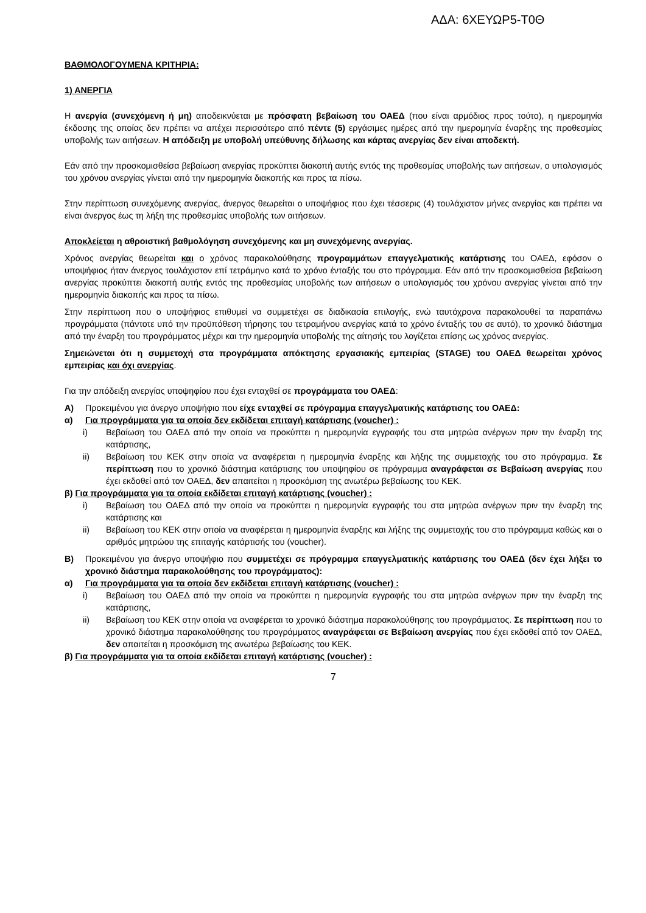ΑΔΑ: 6ΧΕΥΩΡ5-Τ0Θ
ΒΑΘΜΟΛΟΓΟΥΜΕΝΑ ΚΡΙΤΗΡΙΑ:
1) ΑΝΕΡΓΙΑ
Η ανεργία (συνεχόμενη ή μη) αποδεικνύεται με πρόσφατη βεβαίωση του ΟΑΕΔ (που είναι αρμόδιος προς τούτο), η ημερομηνία έκδοσης της οποίας δεν πρέπει να απέχει περισσότερο από πέντε (5) εργάσιμες ημέρες από την ημερομηνία έναρξης της προθεσμίας υποβολής των αιτήσεων. Η απόδειξη με υποβολή υπεύθυνης δήλωσης και κάρτας ανεργίας δεν είναι αποδεκτή.
Εάν από την προσκομισθείσα βεβαίωση ανεργίας προκύπτει διακοπή αυτής εντός της προθεσμίας υποβολής των αιτήσεων, ο υπολογισμός του χρόνου ανεργίας γίνεται από την ημερομηνία διακοπής και προς τα πίσω.
Στην περίπτωση συνεχόμενης ανεργίας, άνεργος θεωρείται ο υποψήφιος που έχει τέσσερις (4) τουλάχιστον μήνες ανεργίας και πρέπει να είναι άνεργος έως τη λήξη της προθεσμίας υποβολής των αιτήσεων.
Αποκλείεται η αθροιστική βαθμολόγηση συνεχόμενης και μη συνεχόμενης ανεργίας.
Χρόνος ανεργίας θεωρείται και ο χρόνος παρακολούθησης προγραμμάτων επαγγελματικής κατάρτισης του ΟΑΕΔ, εφόσον ο υποψήφιος ήταν άνεργος τουλάχιστον επί τετράμηνο κατά το χρόνο ένταξής του στο πρόγραμμα. Εάν από την προσκομισθείσα βεβαίωση ανεργίας προκύπτει διακοπή αυτής εντός της προθεσμίας υποβολής των αιτήσεων ο υπολογισμός του χρόνου ανεργίας γίνεται από την ημερομηνία διακοπής και προς τα πίσω.
Στην περίπτωση που ο υποψήφιος επιθυμεί να συμμετέχει σε διαδικασία επιλογής, ενώ ταυτόχρονα παρακολουθεί τα παραπάνω προγράμματα (πάντοτε υπό την προϋπόθεση τήρησης του τετραμήνου ανεργίας κατά το χρόνο ένταξής του σε αυτό), το χρονικό διάστημα από την έναρξη του προγράμματος μέχρι και την ημερομηνία υποβολής της αίτησής του λογίζεται επίσης ως χρόνος ανεργίας.
Σημειώνεται ότι η συμμετοχή στα προγράμματα απόκτησης εργασιακής εμπειρίας (STAGE) του ΟΑΕΔ θεωρείται χρόνος εμπειρίας και όχι ανεργίας.
Για την απόδειξη ανεργίας υποψηφίου που έχει ενταχθεί σε προγράμματα του ΟΑΕΔ:
Α) Προκειμένου για άνεργο υποψήφιο που είχε ενταχθεί σε πρόγραμμα επαγγελματικής κατάρτισης του ΟΑΕΔ:
α) Για προγράμματα για τα οποία δεν εκδίδεται επιταγή κατάρτισης (voucher) :
i) Βεβαίωση του ΟΑΕΔ από την οποία να προκύπτει η ημερομηνία εγγραφής του στα μητρώα ανέργων πριν την έναρξη της κατάρτισης,
ii) Βεβαίωση του ΚΕΚ στην οποία να αναφέρεται η ημερομηνία έναρξης και λήξης της συμμετοχής του στο πρόγραμμα. Σε περίπτωση που το χρονικό διάστημα κατάρτισης του υποψηφίου σε πρόγραμμα αναγράφεται σε Βεβαίωση ανεργίας που έχει εκδοθεί από τον ΟΑΕΔ, δεν απαιτείται η προσκόμιση της ανωτέρω βεβαίωσης του ΚΕΚ.
β) Για προγράμματα για τα οποία εκδίδεται επιταγή κατάρτισης (voucher) :
i) Βεβαίωση του ΟΑΕΔ από την οποία να προκύπτει η ημερομηνία εγγραφής του στα μητρώα ανέργων πριν την έναρξη της κατάρτισης και
ii) Βεβαίωση του ΚΕΚ στην οποία να αναφέρεται η ημερομηνία έναρξης και λήξης της συμμετοχής του στο πρόγραμμα καθώς και ο αριθμός μητρώου της επιταγής κατάρτισής του (voucher).
Β) Προκειμένου για άνεργο υποψήφιο που συμμετέχει σε πρόγραμμα επαγγελματικής κατάρτισης του ΟΑΕΔ (δεν έχει λήξει το χρονικό διάστημα παρακολούθησης του προγράμματος):
α) Για προγράμματα για τα οποία δεν εκδίδεται επιταγή κατάρτισης (voucher) :
i) Βεβαίωση του ΟΑΕΔ από την οποία να προκύπτει η ημερομηνία εγγραφής του στα μητρώα ανέργων πριν την έναρξη της κατάρτισης,
ii) Βεβαίωση του ΚΕΚ στην οποία να αναφέρεται το χρονικό διάστημα παρακολούθησης του προγράμματος. Σε περίπτωση που το χρονικό διάστημα παρακολούθησης του προγράμματος αναγράφεται σε Βεβαίωση ανεργίας που έχει εκδοθεί από τον ΟΑΕΔ, δεν απαιτείται η προσκόμιση της ανωτέρω βεβαίωσης του ΚΕΚ.
β) Για προγράμματα για τα οποία εκδίδεται επιταγή κατάρτισης (voucher) :
7